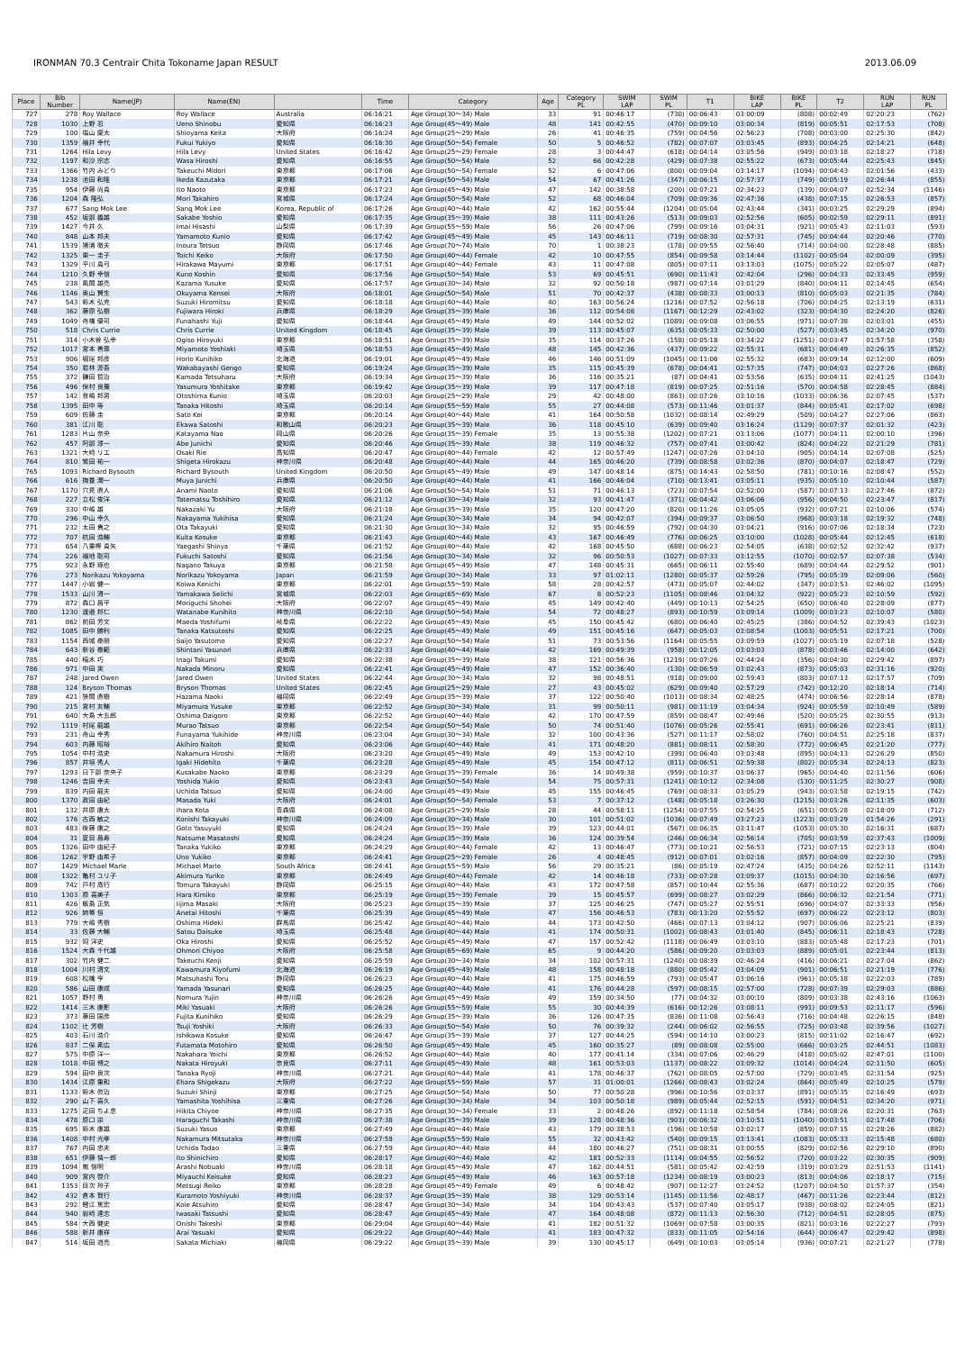IRONMAN 70.3 Centrair Chita Tokoname Japan RESULT 2013.06.09
| Place | Bib Number | Name(JP) | Name(EN) | | Time | Category | Age | Category PL | SWIM LAP | SWIM PL | T1 | BIKE LAP | BIKE PL | T2 | RUN LAP | RUN PL |
| --- | --- | --- | --- | --- | --- | --- | --- | --- | --- | --- | --- | --- | --- | --- | --- | --- |
| 727 | 278 | Roy Wallace | Roy Wallace | Australia | 06:16:21 | Age Group(30～34) Male | 33 | 91 | 00:46:17 | (730) | 00:06:43 | 03:00:09 | (808) | 00:02:49 | 02:20:23 | (762) |
| 728 | 1030 | 上野 忍 | Ueno Shinobu | 愛知県 | 06:16:23 | Age Group(45～49) Male | 48 | 141 | 00:42:55 | (470) | 00:09:10 | 03:00:34 | (819) | 00:05:51 | 02:17:53 | (708) |
| 729 | 100 | 塩山 慶太 | Shioyama Keita | 大阪府 | 06:16:24 | Age Group(25～29) Male | 26 | 41 | 00:46:35 | (759) | 00:04:56 | 02:56:23 | (708) | 00:03:00 | 02:25:30 | (842) |
| 730 | 1359 | 福井 幸代 | Fukui Yukiyo | 愛知県 | 06:16:30 | Age Group(50～54) Female | 50 | 5 | 00:46:52 | (782) | 00:07:07 | 03:03:45 | (893) | 00:04:25 | 02:14:21 | (648) |
| 731 | 1264 | Hila Levy | Hila Levy | United States | 06:16:42 | Age Group(25～29) Female | 28 | 3 | 00:44:47 | (618) | 00:04:14 | 03:05:56 | (949) | 00:03:18 | 02:18:27 | (718) |
| 732 | 1197 | 和沙 宗志 | Wasa Hiroshi | 愛知県 | 06:16:55 | Age Group(50～54) Male | 52 | 66 | 00:42:28 | (429) | 00:07:38 | 02:55:22 | (673) | 00:05:44 | 02:25:43 | (845) |
| 733 | 1366 | 竹内 みどり | Takeuchi Midori | 東京都 | 06:17:06 | Age Group(50～54) Female | 52 | 6 | 00:47:06 | (800) | 00:09:04 | 03:14:17 | (1094) | 00:04:43 | 02:01:56 | (433) |
| 734 | 1238 | 池田 和隆 | Ikeda Kazutaka | 東京都 | 06:17:21 | Age Group(50～54) Male | 54 | 67 | 00:41:26 | (347) | 00:06:15 | 02:57:37 | (749) | 00:05:19 | 02:26:44 | (855) |
| 735 | 954 | 伊藤 尚真 | Ito Naoto | 東京都 | 06:17:23 | Age Group(45～49) Male | 47 | 142 | 00:38:58 | (200) | 00:07:21 | 02:34:23 | (139) | 00:04:07 | 02:52:34 | (1146) |
| 736 | 1204 | 森 隆弘 | Mori Takahiro | 宮城県 | 06:17:24 | Age Group(50～54) Male | 52 | 68 | 00:46:04 | (709) | 00:09:36 | 02:47:36 | (438) | 00:07:15 | 02:26:53 | (857) |
| 737 | 677 | Sang Mok Lee | Sang Mok Lee | Korea, Republic of | 06:17:26 | Age Group(40～44) Male | 42 | 162 | 00:55:44 | (1204) | 00:05:04 | 02:43:44 | (341) | 00:03:25 | 02:29:29 | (894) |
| 738 | 452 | 坂部 義雄 | Sakabe Yoshio | 愛知県 | 06:17:35 | Age Group(35～39) Male | 38 | 111 | 00:43:26 | (513) | 00:09:03 | 02:52:56 | (605) | 00:02:59 | 02:29:11 | (891) |
| 739 | 1427 | 今井 久 | Imai Hisashi | 山梨県 | 06:17:39 | Age Group(55～59) Male | 56 | 26 | 00:47:06 | (799) | 00:09:16 | 03:04:31 | (921) | 00:05:43 | 02:11:03 | (593) |
| 740 | 848 | 山本 邦夫 | Yamamoto Kunio | 愛知県 | 06:17:42 | Age Group(45～49) Male | 45 | 143 | 00:46:11 | (719) | 00:08:30 | 02:57:31 | (745) | 00:04:44 | 02:20:46 | (770) |
| 741 | 1539 | 猪浦 徹夫 | Inoura Tetsuo | 静岡県 | 06:17:46 | Age Group(70～74) Male | 70 | 1 | 00:38:23 | (178) | 00:09:55 | 02:56:40 | (714) | 00:04:00 | 02:28:48 | (885) |
| 742 | 1325 | 東一 圭子 | Toichi Keiko | 大阪府 | 06:17:50 | Age Group(40～44) Female | 42 | 10 | 00:47:55 | (854) | 00:09:58 | 03:14:44 | (1102) | 00:05:04 | 02:00:09 | (395) |
| 743 | 1329 | 平川 真弓 | Hirakawa Mayumi | 東京都 | 06:17:51 | Age Group(40～44) Female | 43 | 11 | 00:47:08 | (805) | 00:07:11 | 03:13:03 | (1075) | 00:05:22 | 02:05:07 | (487) |
| 744 | 1210 | 久野 幸信 | Kuno Koshin | 愛知県 | 06:17:56 | Age Group(50～54) Male | 53 | 69 | 00:45:51 | (690) | 00:11:43 | 02:42:04 | (296) | 00:04:33 | 02:33:45 | (959) |
| 745 | 238 | 風間 雄亮 | Kazama Yusuke | 愛知県 | 06:17:57 | Age Group(30～34) Male | 32 | 92 | 00:50:18 | (987) | 00:07:14 | 03:01:29 | (840) | 00:04:11 | 02:14:45 | (654) |
| 746 | 1146 | 奥山 賢生 | Okuyama Kensei | 大阪府 | 06:18:01 | Age Group(50～54) Male | 51 | 70 | 00:42:37 | (438) | 00:08:33 | 03:00:13 | (810) | 00:05:03 | 02:21:35 | (784) |
| 747 | 543 | 鈴木 弘充 | Suzuki Hiromitsu | 愛知県 | 06:18:18 | Age Group(40～44) Male | 40 | 163 | 00:56:24 | (1216) | 00:07:52 | 02:56:18 | (706) | 00:04:25 | 02:13:19 | (631) |
| 748 | 362 | 藤原 弘樹 | Fujiwara Hiroki | 兵庫県 | 06:18:29 | Age Group(35～39) Male | 36 | 112 | 00:54:08 | (1167) | 00:12:29 | 02:43:02 | (323) | 00:04:30 | 02:24:20 | (826) |
| 749 | 1049 | 舟橋 優司 | Funahashi Yuji | 愛知県 | 06:18:44 | Age Group(45～49) Male | 49 | 144 | 00:52:02 | (1089) | 00:09:08 | 03:06:55 | (971) | 00:07:38 | 02:03:01 | (455) |
| 750 | 518 | Chris Currie | Chris Currie | United Kingdom | 06:18:45 | Age Group(35～39) Male | 39 | 113 | 00:45:07 | (635) | 00:05:33 | 02:50:00 | (527) | 00:03:45 | 02:34:20 | (970) |
| 751 | 314 | 小木曽 弘幸 | Ogiso Hiroyuki | 東京都 | 06:18:51 | Age Group(35～39) Male | 35 | 114 | 00:37:26 | (158) | 00:05:18 | 03:34:22 | (1251) | 00:03:47 | 01:57:58 | (358) |
| 752 | 1017 | 宮本 善章 | Miyamoto Yoshiaki | 埼玉県 | 06:18:53 | Age Group(45～49) Male | 48 | 145 | 00:42:36 | (437) | 00:09:22 | 02:55:31 | (681) | 00:04:49 | 02:26:35 | (852) |
| 753 | 906 | 堀尾 邦彦 | Horio Kunihiko | 北海道 | 06:19:01 | Age Group(45～49) Male | 46 | 146 | 00:51:09 | (1045) | 00:11:06 | 02:55:32 | (683) | 00:09:14 | 02:12:00 | (609) |
| 754 | 350 | 若林 源吾 | Wakabayashi Gengo | 愛知県 | 06:19:24 | Age Group(35～39) Male | 35 | 115 | 00:45:39 | (678) | 00:04:41 | 02:57:35 | (747) | 00:04:03 | 02:27:26 | (868) |
| 755 | 372 | 鎌田 哲治 | Kamada Tetsuharu | 大阪府 | 06:19:34 | Age Group(35～39) Male | 36 | 116 | 00:35:21 | (87) | 00:04:41 | 02:53:56 | (635) | 00:04:11 | 02:41:25 | (1043) |
| 756 | 496 | 保村 良豪 | Yasumura Yoshitake | 東京都 | 06:19:42 | Age Group(35～39) Male | 39 | 117 | 00:47:18 | (819) | 00:07:25 | 02:51:16 | (570) | 00:04:58 | 02:28:45 | (884) |
| 757 | 142 | 音嶋 邦男 | Otoshima Kunio | 埼玉県 | 06:20:03 | Age Group(25～29) Male | 29 | 42 | 00:48:00 | (863) | 00:07:26 | 03:10:16 | (1033) | 00:06:36 | 02:07:45 | (537) |
| 758 | 1395 | 田中 等 | Tanaka Hitoshi | 埼玉県 | 06:20:14 | Age Group(55～59) Male | 55 | 27 | 00:44:08 | (573) | 00:11:46 | 03:01:37 | (844) | 00:05:41 | 02:17:02 | (698) |
| 759 | 609 | 佐藤 圭 | Sato Kei | 東京都 | 06:20:14 | Age Group(40～44) Male | 41 | 164 | 00:50:58 | (1032) | 00:08:14 | 02:49:29 | (509) | 00:04:27 | 02:27:06 | (863) |
| 760 | 381 | 江川 聡 | Ekawa Satoshi | 和歌山県 | 06:20:23 | Age Group(35～39) Male | 36 | 118 | 00:45:10 | (639) | 00:09:40 | 03:16:24 | (1129) | 00:07:37 | 02:01:32 | (423) |
| 761 | 1283 | 片山 奈央 | Katayama Nao | 岡山県 | 06:20:26 | Age Group(35～39) Female | 35 | 13 | 00:55:38 | (1202) | 00:07:21 | 03:13:06 | (1077) | 00:04:11 | 02:00:10 | (396) |
| 762 | 457 | 阿部 淳一 | Abe Junichi | 愛知県 | 06:20:46 | Age Group(35～39) Male | 38 | 119 | 00:46:32 | (757) | 00:07:41 | 03:00:42 | (824) | 00:04:22 | 02:21:29 | (781) |
| 763 | 1321 | 大崎 リエ | Osaki Rie | 高知県 | 06:20:47 | Age Group(40～44) Female | 42 | 12 | 00:57:49 | (1247) | 00:07:26 | 03:04:10 | (905) | 00:04:14 | 02:07:08 | (525) |
| 764 | 810 | 繁田 祐一 | Shigeta Hirokazu | 神奈川県 | 06:20:48 | Age Group(40～44) Male | 44 | 165 | 00:46:20 | (739) | 00:08:58 | 03:02:36 | (870) | 00:04:07 | 02:18:47 | (729) |
| 765 | 1093 | Richard Bysouth | Richard Bysouth | United Kingdom | 06:20:50 | Age Group(45～49) Male | 49 | 147 | 00:48:14 | (875) | 00:14:43 | 02:58:50 | (781) | 00:10:16 | 02:08:47 | (552) |
| 766 | 616 | 撫養 潤一 | Muya Junichi | 兵庫県 | 06:20:50 | Age Group(40～44) Male | 41 | 166 | 00:46:04 | (710) | 00:13:41 | 03:05:11 | (935) | 00:05:10 | 02:10:44 | (587) |
| 767 | 1170 | 穴見 直人 | Anami Naoto | 愛知県 | 06:21:06 | Age Group(50～54) Male | 51 | 71 | 00:46:13 | (723) | 00:07:54 | 02:52:00 | (587) | 00:07:13 | 02:27:46 | (872) |
| 768 | 227 | 立松 俊洋 | Tatematsu Toshihiro | 愛知県 | 06:21:12 | Age Group(30～34) Male | 32 | 93 | 00:41:47 | (371) | 00:04:42 | 03:06:06 | (956) | 00:04:50 | 02:23:47 | (817) |
| 769 | 330 | 中嶋 雄 | Nakazaki Yu | 大阪府 | 06:21:18 | Age Group(35～39) Male | 35 | 120 | 00:47:20 | (820) | 00:11:26 | 03:05:05 | (932) | 00:07:21 | 02:10:06 | (574) |
| 770 | 296 | 中山 幸久 | Nakayama Yukihisa | 愛知県 | 06:21:24 | Age Group(30～34) Male | 34 | 94 | 00:42:07 | (394) | 00:09:37 | 03:06:50 | (968) | 00:03:18 | 02:19:32 | (748) |
| 771 | 232 | 太田 貴之 | Ota Takayuki | 愛知県 | 06:21:30 | Age Group(30～34) Male | 32 | 95 | 00:46:59 | (792) | 00:04:30 | 03:04:21 | (916) | 00:07:06 | 02:18:34 | (723) |
| 772 | 707 | 杭田 浩輔 | Kuita Kosuke | 東京都 | 06:21:43 | Age Group(40～44) Male | 43 | 167 | 00:46:49 | (776) | 00:06:25 | 03:10:00 | (1028) | 00:05:44 | 02:12:45 | (618) |
| 773 | 654 | 八重樫 真矢 | Yaegashi Shinya | 千葉県 | 06:21:52 | Age Group(40～44) Male | 42 | 168 | 00:45:50 | (688) | 00:06:23 | 02:54:05 | (638) | 00:02:52 | 02:32:42 | (937) |
| 774 | 226 | 福地 聡司 | Fukuchi Satoshi | 愛知県 | 06:21:56 | Age Group(30～34) Male | 32 | 96 | 00:50:53 | (1027) | 00:07:33 | 03:12:55 | (1070) | 00:02:57 | 02:07:38 | (534) |
| 775 | 923 | 永野 琢也 | Nagano Takuya | 東京都 | 06:21:58 | Age Group(45～49) Male | 47 | 148 | 00:45:31 | (665) | 00:06:11 | 02:55:40 | (689) | 00:04:44 | 02:29:52 | (901) |
| 776 | 273 | Norikazu Yokoyama | Norikazu Yokoyama | Japan | 06:21:59 | Age Group(30～34) Male | 33 | 97 | 01:02:11 | (1280) | 00:05:37 | 02:59:26 | (795) | 00:05:39 | 02:09:06 | (560) |
| 777 | 1447 | 小岩 健一 | Koiwa Kenichi | 東京都 | 06:22:01 | Age Group(55～59) Male | 58 | 28 | 00:42:57 | (473) | 00:05:07 | 02:44:02 | (347) | 00:03:53 | 02:46:02 | (1095) |
| 778 | 1533 | 山川 清一 | Yamakawa Seiichi | 宮城県 | 06:22:03 | Age Group(65～69) Male | 67 | 8 | 00:52:23 | (1105) | 00:08:46 | 03:04:32 | (922) | 00:05:23 | 02:10:59 | (592) |
| 779 | 872 | 森口 昌平 | Moriguchi Shohei | 大阪府 | 06:22:07 | Age Group(45～49) Male | 45 | 149 | 00:42:40 | (449) | 00:10:13 | 02:54:25 | (650) | 00:06:40 | 02:28:09 | (877) |
| 780 | 1230 | 渡邉 邦仁 | Watanabe Kunihito | 神奈川県 | 06:22:10 | Age Group(50～54) Male | 54 | 72 | 00:48:27 | (893) | 00:10:59 | 03:09:14 | (1009) | 00:03:23 | 02:10:07 | (580) |
| 781 | 862 | 前田 芳文 | Maeda Yoshifumi | 岐阜県 | 06:22:22 | Age Group(45～49) Male | 45 | 150 | 00:45:42 | (680) | 00:06:40 | 02:45:25 | (386) | 00:04:52 | 02:39:43 | (1023) |
| 782 | 1085 | 田中 勝利 | Tanaka Katsutoshi | 愛知県 | 06:22:25 | Age Group(45～49) Male | 49 | 151 | 00:45:16 | (647) | 00:05:03 | 03:08:54 | (1003) | 00:05:51 | 02:17:21 | (700) |
| 783 | 1154 | 西城 泰朋 | Saijo Yasutomo | 愛知県 | 06:22:27 | Age Group(50～54) Male | 51 | 73 | 00:53:56 | (1164) | 00:05:55 | 03:09:59 | (1027) | 00:05:19 | 02:07:18 | (528) |
| 784 | 643 | 新谷 泰範 | Shintani Yasunori | 兵庫県 | 06:22:33 | Age Group(40～44) Male | 42 | 169 | 00:49:39 | (958) | 00:12:05 | 03:03:03 | (878) | 00:03:46 | 02:14:00 | (642) |
| 785 | 440 | 稲木 巧 | Inagi Takumi | 愛知県 | 06:22:38 | Age Group(35～39) Male | 38 | 121 | 00:56:36 | (1219) | 00:07:26 | 02:44:24 | (356) | 00:04:30 | 02:29:42 | (897) |
| 786 | 971 | 中田 実 | Nakada Minoru | 愛知県 | 06:22:41 | Age Group(45～49) Male | 47 | 152 | 00:36:40 | (130) | 00:06:59 | 03:02:43 | (873) | 00:05:03 | 02:31:16 | (920) |
| 787 | 248 | Jared Owen | Jared Owen | United States | 06:22:44 | Age Group(30～34) Male | 32 | 98 | 00:48:51 | (918) | 00:09:00 | 02:59:43 | (803) | 00:07:13 | 02:17:57 | (709) |
| 788 | 124 | Bryson Thomas | Bryson Thomas | United States | 06:22:45 | Age Group(25～29) Male | 27 | 43 | 00:45:02 | (629) | 00:09:40 | 02:57:29 | (742) | 00:12:20 | 02:18:14 | (714) |
| 789 | 421 | 狭間 直樹 | Hazama Naoki | 福岡県 | 06:22:49 | Age Group(35～39) Male | 37 | 122 | 00:50:40 | (1013) | 00:08:34 | 02:48:25 | (474) | 00:06:56 | 02:28:14 | (878) |
| 790 | 215 | 宮村 友輔 | Miyamura Yusuke | 東京都 | 06:22:52 | Age Group(30～34) Male | 31 | 99 | 00:50:11 | (981) | 00:11:19 | 03:04:34 | (924) | 00:05:59 | 02:10:49 | (589) |
| 791 | 640 | 大島 大五郎 | Oshima Daigoro | 東京都 | 06:22:52 | Age Group(40～44) Male | 42 | 170 | 00:47:59 | (859) | 00:08:47 | 02:49:46 | (520) | 00:05:25 | 02:30:55 | (913) |
| 792 | 1119 | 村尾 龍雄 | Murao Tatsuo | 東京都 | 06:22:54 | Age Group(50～54) Male | 50 | 74 | 00:51:40 | (1076) | 00:05:26 | 02:55:41 | (691) | 00:06:26 | 02:23:41 | (811) |
| 793 | 231 | 舟山 幸秀 | Funayama Yukihide | 神奈川県 | 06:23:04 | Age Group(30～34) Male | 32 | 100 | 00:43:36 | (527) | 00:11:17 | 02:58:02 | (760) | 00:04:51 | 02:25:18 | (837) |
| 794 | 603 | 内藤 昭裕 | Akihiro Naitoh | 愛知県 | 06:23:06 | Age Group(40～44) Male | 41 | 171 | 00:48:20 | (881) | 00:08:11 | 02:58:30 | (772) | 00:06:45 | 02:21:20 | (777) |
| 795 | 1054 | 中村 浩史 | Nakamura Hiroshi | 大阪府 | 06:23:20 | Age Group(45～49) Male | 49 | 153 | 00:42:10 | (399) | 00:06:40 | 03:03:48 | (895) | 00:04:13 | 02:26:29 | (850) |
| 796 | 857 | 井垣 秀人 | Igaki Hidehito | 千葉県 | 06:23:28 | Age Group(45～49) Male | 45 | 154 | 00:47:12 | (811) | 00:06:51 | 02:59:38 | (802) | 00:05:34 | 02:24:13 | (823) |
| 797 | 1293 | 日下部 奈央子 | Kusakabe Naoko | 東京都 | 06:23:29 | Age Group(35～39) Female | 36 | 14 | 00:49:38 | (959) | 00:10:37 | 03:06:37 | (965) | 00:04:40 | 02:11:56 | (606) |
| 798 | 1246 | 吉田 幸夫 | Yoshida Yukio | 愛知県 | 06:23:43 | Age Group(50～54) Male | 54 | 75 | 00:57:31 | (1241) | 00:10:12 | 02:34:08 | (130) | 00:11:25 | 02:30:27 | (908) |
| 799 | 839 | 内田 龍夫 | Uchida Tatsuo | 愛知県 | 06:24:00 | Age Group(45～49) Male | 45 | 155 | 00:46:45 | (769) | 00:08:33 | 03:05:29 | (943) | 00:03:58 | 02:19:15 | (742) |
| 800 | 1370 | 政田 由紀 | Masada Yuki | 大阪府 | 06:24:01 | Age Group(50～54) Female | 53 | 7 | 00:37:12 | (148) | 00:05:18 | 03:26:30 | (1215) | 00:03:26 | 02:11:35 | (603) |
| 801 | 132 | 井原 康太 | Ihara Kota | 青森県 | 06:24:08 | Age Group(25～29) Male | 28 | 44 | 00:58:11 | (1254) | 00:07:55 | 02:54:25 | (651) | 00:05:28 | 02:18:09 | (712) |
| 802 | 176 | 古西 敏之 | Konishi Takayuki | 神奈川県 | 06:24:09 | Age Group(30～34) Male | 30 | 101 | 00:51:02 | (1036) | 00:07:49 | 03:27:23 | (1223) | 00:03:29 | 01:54:26 | (291) |
| 803 | 483 | 後藤 康之 | Goto Yasuyuki | 愛知県 | 06:24:24 | Age Group(35～39) Male | 39 | 123 | 00:44:01 | (567) | 00:06:35 | 03:11:47 | (1053) | 00:05:30 | 02:16:31 | (687) |
| 804 | 31 | 夏目 昌寿 | Natsume Masatoshi | 愛知県 | 06:24:24 | Age Group(35～39) Male | 36 | 124 | 00:39:54 | (246) | 00:06:34 | 02:56:14 | (705) | 00:03:59 | 02:37:43 | (1009) |
| 805 | 1326 | 田中 由紀子 | Tanaka Yukiko | 東京都 | 06:24:29 | Age Group(40～44) Female | 42 | 13 | 00:46:47 | (773) | 00:10:21 | 02:56:53 | (721) | 00:07:15 | 02:23:13 | (804) |
| 806 | 1262 | 宇野 由希子 | Uno Yukiko | 東京都 | 06:24:41 | Age Group(25～29) Female | 26 | 4 | 00:48:45 | (912) | 00:07:01 | 03:02:16 | (857) | 00:04:09 | 02:22:30 | (795) |
| 807 | 1429 | Michael Marle | Michael Marle | South Africa | 06:24:41 | Age Group(55～59) Male | 56 | 29 | 00:35:21 | (86) | 00:05:19 | 02:47:24 | (435) | 00:04:26 | 02:52:11 | (1143) |
| 808 | 1322 | 亀村 ユリ子 | Akimura Yuriko | 東京都 | 06:24:49 | Age Group(40～44) Female | 42 | 14 | 00:46:18 | (733) | 00:07:28 | 03:09:37 | (1015) | 00:04:30 | 02:16:56 | (697) |
| 809 | 742 | 戸村 高行 | Tomura Takayuki | 静岡県 | 06:25:15 | Age Group(40～44) Male | 43 | 172 | 00:47:58 | (857) | 00:10:44 | 02:55:36 | (687) | 00:10:22 | 02:20:35 | (766) |
| 810 | 1303 | 原 喜美子 | Hara Kimiko | 東京都 | 06:25:19 | Age Group(35～39) Female | 39 | 15 | 00:45:57 | (699) | 00:08:27 | 03:02:29 | (866) | 00:06:32 | 02:21:54 | (771) |
| 811 | 426 | 飯島 正気 | Iijima Masaki | 大阪府 | 06:25:23 | Age Group(35～39) Male | 37 | 125 | 00:46:25 | (747) | 00:05:27 | 02:55:51 | (696) | 00:04:07 | 02:33:33 | (956) |
| 812 | 926 | 姉帯 恒 | Anetai Hitoshi | 千葉県 | 06:25:39 | Age Group(45～49) Male | 47 | 156 | 00:46:53 | (783) | 00:13:20 | 02:55:52 | (697) | 00:06:22 | 02:23:12 | (803) |
| 813 | 779 | 大嶋 秀樹 | Oshima Hideki | 群馬県 | 06:25:42 | Age Group(40～44) Male | 44 | 173 | 00:42:50 | (466) | 00:07:13 | 03:04:12 | (907) | 00:06:06 | 02:25:21 | (839) |
| 814 | 33 | 佐藤 大輔 | Satou Daisuke | 埼玉県 | 06:25:48 | Age Group(40～44) Male | 41 | 174 | 00:50:31 | (1002) | 00:08:43 | 03:01:40 | (845) | 00:06:11 | 02:18:43 | (728) |
| 815 | 932 | 岡 洋史 | Oka Hiroshi | 愛知県 | 06:25:52 | Age Group(45～49) Male | 47 | 157 | 00:52:42 | (1118) | 00:06:49 | 03:03:10 | (883) | 00:05:48 | 02:17:23 | (701) |
| 816 | 1524 | 大森 千代雄 | Ohmori Chiyoo | 大阪府 | 06:25:58 | Age Group(65～69) Male | 65 | 9 | 00:44:20 | (586) | 00:09:20 | 03:03:03 | (889) | 00:05:01 | 02:23:44 | (813) |
| 817 | 302 | 竹内 健二 | Takeuchi Kenji | 愛知県 | 06:25:59 | Age Group(30～34) Male | 34 | 102 | 00:57:31 | (1240) | 00:08:39 | 02:46:24 | (416) | 00:06:21 | 02:27:04 | (862) |
| 818 | 1004 | 川村 清文 | Kawamura Kiyofumi | 北海道 | 06:26:19 | Age Group(45～49) Male | 48 | 158 | 00:48:18 | (880) | 00:05:42 | 03:04:09 | (901) | 00:06:51 | 02:21:19 | (776) |
| 819 | 608 | 松橋 亨 | Matsuhashi Toru | 静岡県 | 06:26:23 | Age Group(40～44) Male | 41 | 175 | 00:46:59 | (793) | 00:05:47 | 03:06:16 | (961) | 00:05:18 | 02:22:03 | (789) |
| 820 | 586 | 山田 康成 | Yamada Yasunari | 愛知県 | 06:26:25 | Age Group(40～44) Male | 41 | 176 | 00:44:28 | (597) | 00:08:15 | 02:57:00 | (728) | 00:07:39 | 02:29:03 | (886) |
| 821 | 1057 | 野村 勇 | Nomura Yujin | 神奈川県 | 06:26:26 | Age Group(45～49) Male | 49 | 159 | 00:34:50 | (77) | 00:04:32 | 03:00:10 | (809) | 00:03:38 | 02:43:16 | (1063) |
| 822 | 1414 | 三木 康彰 | Miki Yasuaki | 大阪府 | 06:26:26 | Age Group(55～59) Male | 55 | 30 | 00:44:39 | (616) | 00:12:26 | 03:08:11 | (991) | 00:09:53 | 02:11:17 | (596) |
| 823 | 373 | 藤田 国彦 | Fujita Kunihiko | 愛知県 | 06:26:29 | Age Group(35～39) Male | 36 | 126 | 00:47:35 | (836) | 00:11:08 | 02:56:43 | (716) | 00:04:48 | 02:26:15 | (848) |
| 824 | 1102 | 辻 芳樹 | Tsuji Yoshiki | 大阪府 | 06:26:33 | Age Group(50～54) Male | 50 | 76 | 00:39:32 | (244) | 00:06:02 | 02:56:55 | (725) | 00:03:48 | 02:39:56 | (1027) |
| 825 | 403 | 石川 浩介 | Ishikawa Kosuke | 愛知県 | 06:26:47 | Age Group(35～39) Male | 37 | 127 | 00:44:25 | (594) | 00:14:10 | 03:00:23 | (815) | 00:11:02 | 02:16:47 | (692) |
| 826 | 837 | 二俣 素広 | Futamata Motohiro | 愛知県 | 06:26:50 | Age Group(45～49) Male | 45 | 160 | 00:35:27 | (89) | 00:08:08 | 02:55:00 | (666) | 00:03:25 | 02:44:51 | (1083) |
| 827 | 575 | 中原 洋一 | Nakahara Yoichi | 東京都 | 06:26:52 | Age Group(40～44) Male | 40 | 177 | 00:41:14 | (334) | 00:07:06 | 02:46:29 | (418) | 00:05:02 | 02:47:01 | (1100) |
| 828 | 1018 | 中田 博之 | Nakata Hiroyuki | 奈良県 | 06:27:11 | Age Group(45～49) Male | 48 | 161 | 00:53:03 | (1137) | 00:08:22 | 03:09:32 | (1014) | 00:04:24 | 02:11:50 | (605) |
| 829 | 594 | 田中 良次 | Tanaka Ryoji | 神奈川県 | 06:27:21 | Age Group(40～44) Male | 41 | 178 | 00:46:37 | (762) | 00:08:05 | 02:57:00 | (729) | 00:03:45 | 02:31:54 | (925) |
| 830 | 1434 | 江原 重和 | Ehara Shigekazu | 大阪府 | 06:27:22 | Age Group(55～59) Male | 57 | 31 | 01:00:01 | (1266) | 00:08:43 | 03:02:24 | (864) | 00:05:49 | 02:10:25 | (579) |
| 831 | 1133 | 鈴木 眞治 | Suzuki Shinji | 東京都 | 06:27:25 | Age Group(50～54) Male | 50 | 77 | 00:50:28 | (996) | 00:10:56 | 03:03:37 | (891) | 00:05:35 | 02:16:49 | (693) |
| 832 | 290 | 山下 喜久 | Yamashita Yoshihisa | 三重県 | 06:27:26 | Age Group(30～34) Male | 34 | 103 | 00:50:18 | (989) | 00:05:44 | 02:52:15 | (591) | 00:04:51 | 02:34:20 | (971) |
| 833 | 1275 | 疋田 ちよ恵 | Hikita Chiyoe | 神奈川県 | 06:27:35 | Age Group(30～34) Female | 33 | 2 | 00:48:26 | (892) | 00:11:18 | 02:58:54 | (784) | 00:08:26 | 02:20:31 | (763) |
| 834 | 478 | 原口 崇 | Haraguchi Takashi | 神奈川県 | 06:27:38 | Age Group(35～39) Male | 39 | 128 | 00:48:36 | (903) | 00:06:32 | 03:10:51 | (1040) | 00:03:51 | 02:17:48 | (706) |
| 835 | 695 | 鈴木 康雄 | Suzuki Yasuo | 東京都 | 06:27:49 | Age Group(40～44) Male | 43 | 179 | 00:38:53 | (196) | 00:10:58 | 03:02:17 | (859) | 00:07:15 | 02:28:26 | (882) |
| 836 | 1408 | 中村 光孝 | Nakamura Mitsutaka | 神奈川県 | 06:27:59 | Age Group(55～59) Male | 55 | 32 | 00:43:42 | (540) | 00:09:15 | 03:13:41 | (1083) | 00:05:33 | 02:15:48 | (680) |
| 837 | 767 | 内田 忠夫 | Uchida Tadao | 三重県 | 06:27:59 | Age Group(40～44) Male | 44 | 180 | 00:46:27 | (751) | 00:08:31 | 03:00:55 | (829) | 00:02:56 | 02:29:10 | (890) |
| 838 | 651 | 伊藤 慎一郎 | Ito Shinichiro | 愛知県 | 06:28:17 | Age Group(40～44) Male | 42 | 181 | 00:52:33 | (1114) | 00:04:55 | 02:56:52 | (720) | 00:03:22 | 02:30:35 | (909) |
| 839 | 1094 | 嵐 信明 | Arashi Nobuaki | 神奈川県 | 06:28:18 | Age Group(45～49) Male | 47 | 162 | 00:44:51 | (581) | 00:05:42 | 02:42:59 | (319) | 00:03:29 | 02:51:53 | (1141) |
| 840 | 909 | 宮内 啓介 | Miyauchi Keisuke | 愛知県 | 06:28:23 | Age Group(45～49) Male | 46 | 163 | 00:57:18 | (1234) | 00:08:19 | 03:00:23 | (813) | 00:04:06 | 02:18:17 | (715) |
| 841 | 1353 | 目次 玲子 | Metsugi Reiko | 東京都 | 06:28:28 | Age Group(45～49) Female | 49 | 6 | 00:48:42 | (907) | 00:12:27 | 03:24:52 | (1207) | 00:04:50 | 01:57:37 | (354) |
| 842 | 432 | 倉本 賀行 | Kuramoto Yoshiyuki | 神奈川県 | 06:28:37 | Age Group(35～39) Male | 38 | 129 | 00:53:14 | (1145) | 00:11:56 | 02:48:17 | (467) | 00:11:26 | 02:23:44 | (812) |
| 843 | 292 | 鯉江 篤宏 | Koie Atsuhiro | 愛知県 | 06:28:47 | Age Group(30～34) Male | 34 | 104 | 00:43:43 | (537) | 00:07:40 | 03:05:17 | (938) | 00:08:02 | 02:24:05 | (821) |
| 844 | 940 | 岩崎 達志 | Iwasaki Tatsushi | 愛知県 | 06:28:47 | Age Group(45～49) Male | 47 | 164 | 00:48:08 | (872) | 00:11:13 | 02:56:30 | (712) | 00:04:51 | 02:28:05 | (875) |
| 845 | 584 | 大西 健史 | Onishi Takeshi | 東京都 | 06:29:04 | Age Group(40～44) Male | 41 | 182 | 00:51:32 | (1069) | 00:07:58 | 03:00:35 | (821) | 00:03:16 | 02:22:27 | (793) |
| 846 | 588 | 新井 康祥 | Arai Yasuaki | 愛知県 | 06:29:22 | Age Group(40～44) Male | 41 | 183 | 00:47:32 | (833) | 00:11:05 | 02:54:16 | (644) | 00:06:47 | 02:29:42 | (898) |
| 847 | 514 | 坂田 道亮 | Sakata Michiaki | 福岡県 | 06:29:22 | Age Group(35～39) Male | 39 | 130 | 00:45:17 | (649) | 00:10:03 | 03:05:14 | (936) | 00:07:21 | 02:21:27 | (778) |